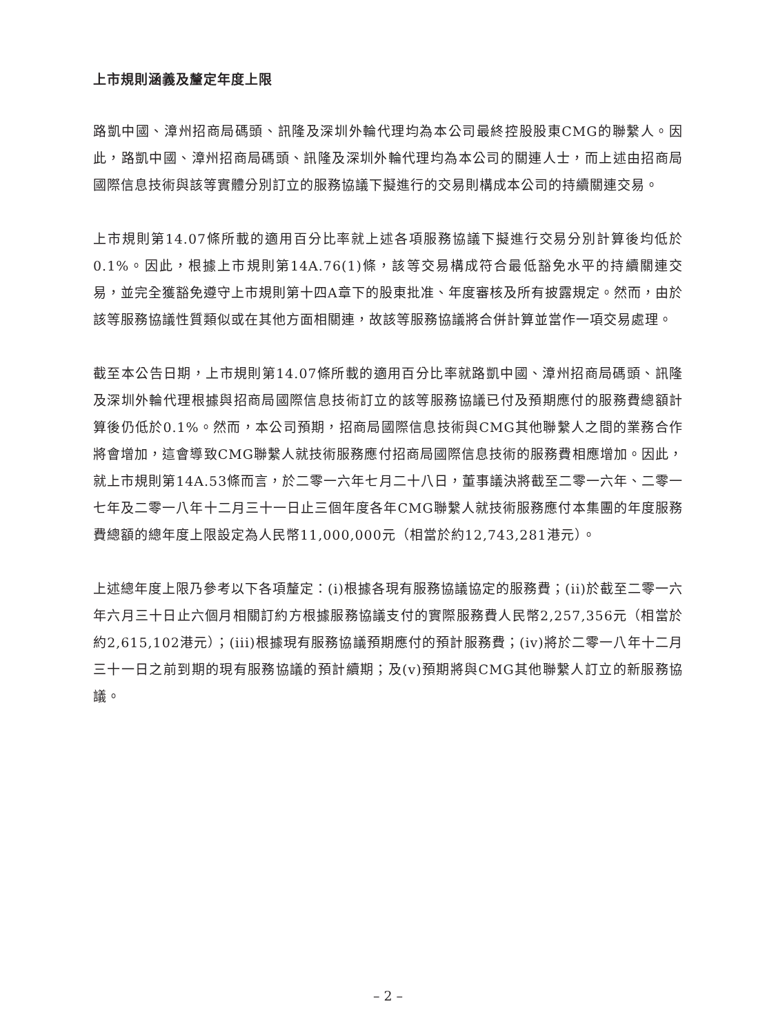上市規則涵義及釐定年度上限
路凱中國、漳州招商局碼頭、訊隆及深圳外輪代理均為本公司最終控股股東CMG的聯繫人。因此，路凱中國、漳州招商局碼頭、訊隆及深圳外輪代理均為本公司的關連人士，而上述由招商局國際信息技術與該等實體分別訂立的服務協議下擬進行的交易則構成本公司的持續關連交易。
上市規則第14.07條所載的適用百分比率就上述各項服務協議下擬進行交易分別計算後均低於0.1%。因此，根據上市規則第14A.76(1)條，該等交易構成符合最低豁免水平的持續關連交易，並完全獲豁免遵守上市規則第十四A章下的股東批准、年度審核及所有披露規定。然而，由於該等服務協議性質類似或在其他方面相關連，故該等服務協議將合併計算並當作一項交易處理。
截至本公告日期，上市規則第14.07條所載的適用百分比率就路凱中國、漳州招商局碼頭、訊隆及深圳外輪代理根據與招商局國際信息技術訂立的該等服務協議已付及預期應付的服務費總額計算後仍低於0.1%。然而，本公司預期，招商局國際信息技術與CMG其他聯繫人之間的業務合作將會增加，這會導致CMG聯繫人就技術服務應付招商局國際信息技術的服務費相應增加。因此，就上市規則第14A.53條而言，於二零一六年七月二十八日，董事議決將截至二零一六年、二零一七年及二零一八年十二月三十一日止三個年度各年CMG聯繫人就技術服務應付本集團的年度服務費總額的總年度上限設定為人民幣11,000,000元（相當於約12,743,281港元）。
上述總年度上限乃參考以下各項釐定：(i)根據各現有服務協議協定的服務費；(ii)於截至二零一六年六月三十日止六個月相關訂約方根據服務協議支付的實際服務費人民幣2,257,356元（相當於約2,615,102港元）；(iii)根據現有服務協議預期應付的預計服務費；(iv)將於二零一八年十二月三十一日之前到期的現有服務協議的預計續期；及(v)預期將與CMG其他聯繫人訂立的新服務協議。
– 2 –